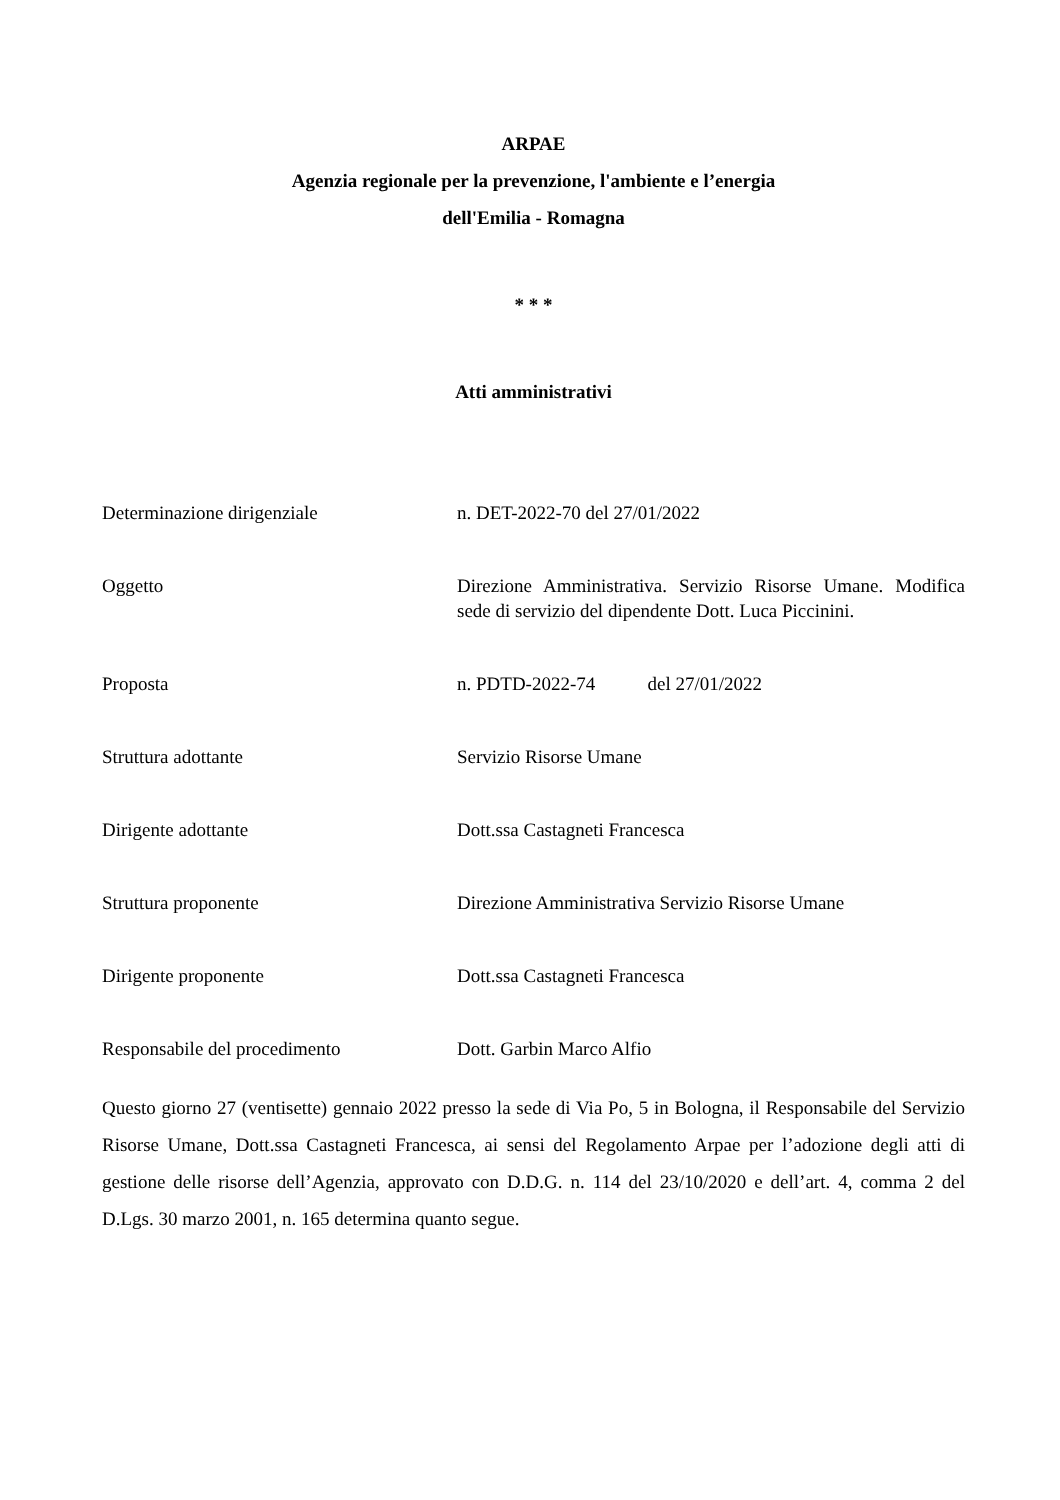ARPAE
Agenzia regionale per la prevenzione, l'ambiente e l’energia
dell'Emilia - Romagna
* * *
Atti amministrativi
| Determinazione dirigenziale | n. DET-2022-70 del 27/01/2022 |
| Oggetto | Direzione Amministrativa. Servizio Risorse Umane. Modifica sede di servizio del dipendente Dott. Luca Piccinini. |
| Proposta | n. PDTD-2022-74 del 27/01/2022 |
| Struttura adottante | Servizio Risorse Umane |
| Dirigente adottante | Dott.ssa Castagneti Francesca |
| Struttura proponente | Direzione Amministrativa Servizio Risorse Umane |
| Dirigente proponente | Dott.ssa Castagneti Francesca |
| Responsabile del procedimento | Dott. Garbin Marco Alfio |
Questo giorno 27 (ventisette) gennaio 2022 presso la sede di Via Po, 5 in Bologna, il Responsabile del Servizio Risorse Umane, Dott.ssa Castagneti Francesca, ai sensi del Regolamento Arpae per l’adozione degli atti di gestione delle risorse dell’Agenzia, approvato con D.D.G. n. 114 del 23/10/2020 e dell’art. 4, comma 2 del D.Lgs. 30 marzo 2001, n. 165 determina quanto segue.